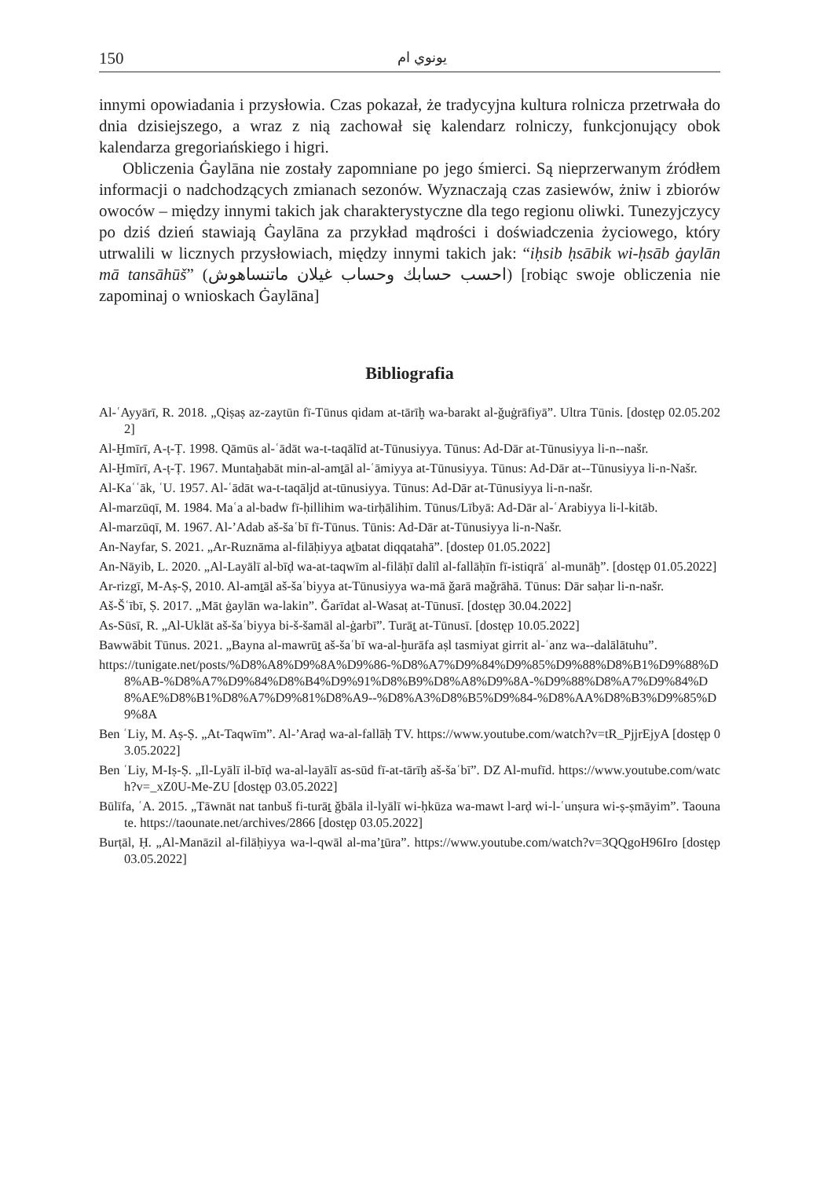150 يونوي ام
innymi opowiadania i przysłowia. Czas pokazał, że tradycyjna kultura rolnicza przetrwała do dnia dzisiejszego, a wraz z nią zachował się kalendarz rolniczy, funkcjonujący obok kalendarza gregoriańskiego i higri.
Obliczenia Ġaylāna nie zostały zapomniane po jego śmierci. Są nieprzerwanym źródłem informacji o nadchodzących zmianach sezonów. Wyznaczają czas zasiewów, żniw i zbiorów owoców – między innymi takich jak charakterystyczne dla tego regionu oliwki. Tunezyjczycy po dziś dzień stawiają Ġaylāna za przykład mądrości i doświadczenia życiowego, który utrwalili w licznych przysłowiach, między innymi takich jak: “iḥsib ḥsābik wi-ḥsāb ġaylān mā tansāhūš” (احسب حسابك وحساب غيلان ماتنساهوش) [robiąc swoje obliczenia nie zapominaj o wnioskach Ġaylāna]
Bibliografia
Al-ʿAyyārī, R. 2018. „Qiṣaṣ az-zaytūn fī-Tūnus qidam at-tārīḫ wa-barakt al-ǧuġrāfiyā”. Ultra Tūnis. [dostęp 02.05.2022]
Al-Ḫmīrī, A-ṭ-Ṭ. 1998. Qāmūs al-ʿādāt wa-t-taqālīd at-Tūnusiyya. Tūnus: Ad-Dār at-Tūnusiyya li-n--našr.
Al-Ḫmīrī, A-ṭ-Ṭ. 1967. Muntaḫabāt min-al-amṯāl al-ʿāmiyya at-Tūnusiyya. Tūnus: Ad-Dār at--Tūnusiyya li-n-Našr.
Al-Kaʿʿāk, ʿU. 1957. Al-ʿādāt wa-t-taqāljd at-tūnusiyya. Tūnus: Ad-Dār at-Tūnusiyya li-n-našr.
Al-marzūqī, M. 1984. Maʿa al-badw fī-ḥillihim wa-tirḥālihim. Tūnus/Lībyā: Ad-Dār al-ʿArabiyya li-l-kitāb.
Al-marzūqī, M. 1967. Al-’Adab aš-šaʿbī fī-Tūnus. Tūnis: Ad-Dār at-Tūnusiyya li-n-Našr.
An-Nayfar, S. 2021. „Ar-Ruznāma al-filāḥiyya aṯbatat diqqatahā”. [dostep 01.05.2022]
An-Nāyib, L. 2020. „Al-Layālī al-bīḍ wa-at-taqwīm al-filāḥī dalīl al-fallāḥīn fī-istiqrāʿ al-munāḫ”. [dostęp 01.05.2022]
Ar-rizgī, M-Aṣ-Ṣ, 2010. Al-amṯāl aš-šaʿbiyya at-Tūnusiyya wa-mā ǧarā maǧrāhā. Tūnus: Dār saḥar li-n-našr.
Aš-Šʿībī, Ṣ. 2017. „Māt ġaylān wa-lakin”. Ǧarīdat al-Wasaṭ at-Tūnusī. [dostęp 30.04.2022]
As-Sūsī, R. „Al-Uklāt aš-šaʿbiyya bi-š-šamāl al-ġarbī”. Turāṯ at-Tūnusī. [dostęp 10.05.2022]
Bawwābit Tūnus. 2021. „Bayna al-mawrūṯ aš-šaʿbī wa-al-ḫurāfa aṣl tasmiyat girrit al-ʿanz wa--dalālātuhu”.
https://tunigate.net/posts/%D8%A8%D9%8A%D9%86-%D8%A7%D9%84%D9%85%D9%88%D8%B1%D9%88%D8%AB-%D8%A7%D9%84%D8%B4%D9%91%D8%B9%D8%A8%D9%8A-%D9%88%D8%A7%D9%84%D8%AE%D8%B1%D8%A7%D9%81%D8%A9--%D8%A3%D8%B5%D9%84-%D8%AA%D8%B3%D9%85%D9%8A
Ben ʿLiy, M. Aṣ-Ṣ. „At-Taqwīm”. Al-’Araḍ wa-al-fallāḥ TV. https://www.youtube.com/watch?v=tR_PjjrEjyA [dostęp 03.05.2022]
Ben ʿLiy, M-Iṣ-Ṣ. „Il-Lyālī il-bīḍ wa-al-layālī as-sūd fī-at-tārīḫ aš-šaʿbī”. DZ Al-mufīd. https://www.youtube.com/watch?v=_xZ0U-Me-ZU [dostęp 03.05.2022]
Būlīfa, ʿA. 2015. „Tāwnāt nat tanbuš fi-turāṯ ǧbāla il-lyālī wi-ḥkūza wa-mawt l-arḍ wi-l-ʿunṣura wi-ṣ-ṣmāyim”. Taounate. https://taounate.net/archives/2866 [dostęp 03.05.2022]
Burṭāl, Ḥ. „Al-Manāzil al-filāḥiyya wa-l-qwāl al-ma’ṯūra”. https://www.youtube.com/watch?v=3QQgoH96Iro [dostęp 03.05.2022]